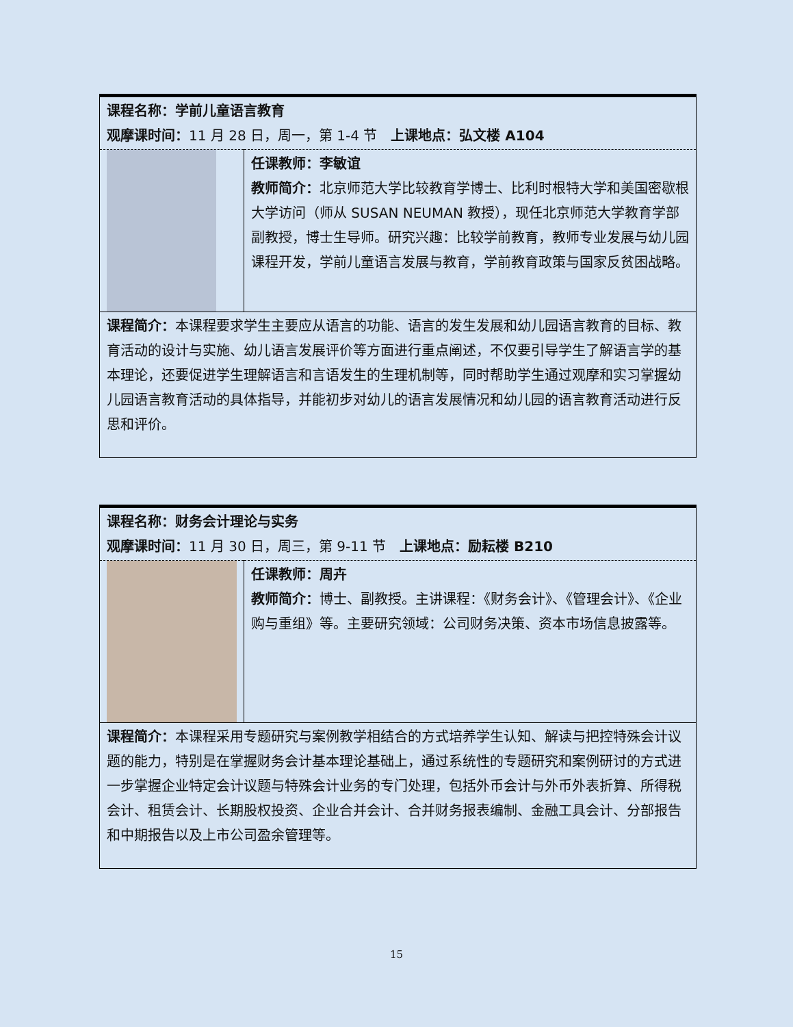| 课程名称：学前儿童语言教育 观摩课时间： 11 月 28 日，周一，第 1-4 节 上课地点：弘文楼 A104 | |
| | 任课教师：李敏谊 教师简介： 北京师范大学比较教育学博士、比利时根特大学和美国密歇根大学访问（师从 SUSAN NEUMAN 教授），现任北京师范大学教育学部副教授，博士生导师。研究兴趣：比较学前教育，教师专业发展与幼儿园课程开发，学前儿童语言发展与教育，学前教育政策与国家反贫困战略。 |
| 课程简介： 本课程要求学生主要应从语言的功能、语言的发生发展和幼儿园语言教育的目标、教育活动的设计与实施、幼儿语言发展评价等方面进行重点阐述，不仅要引导学生了解语言学的基本理论，还要促进学生理解语言和言语发生的生理机制等，同时帮助学生通过观摩和实习掌握幼儿园语言教育活动的具体指导，并能初步对幼儿的语言发展情况和幼儿园的语言教育活动进行反思和评价。 | |
| 课程名称：财务会计理论与实务 观摩课时间： 11 月 30 日，周三，第 9-11 节 上课地点：励耘楼 B210 | |
| | 任课教师：周卉 教师简介： 博士、副教授。主讲课程：《财务会计》、《管理会计》、《企业购与重组》等。主要研究领域：公司财务决策、资本市场信息披露等。 |
| 课程简介： 本课程采用专题研究与案例教学相结合的方式培养学生认知、解读与把控特殊会计议题的能力，特别是在掌握财务会计基本理论基础上，通过系统性的专题研究和案例研讨的方式进一步掌握企业特定会计议题与特殊会计业务的专门处理，包括外币会计与外币外表折算、所得税会计、租赁会计、长期股权投资、企业合并会计、合并财务报表编制、金融工具会计、分部报告和中期报告以及上市公司盈余管理等。 | |
15